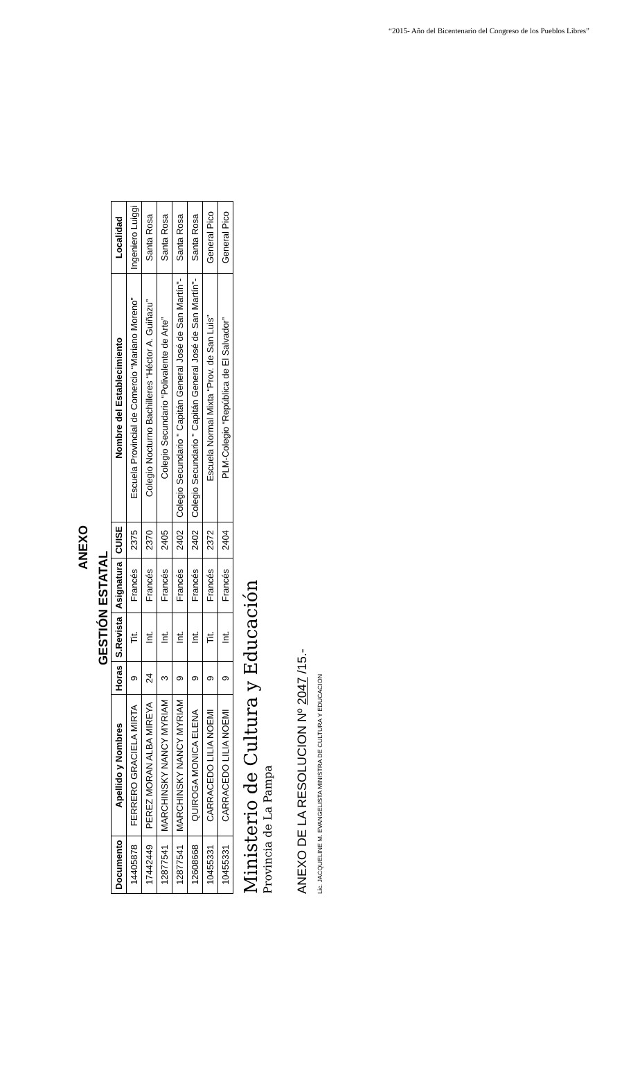“2015- Año del Bicentenario del Congreso de los Pueblos Libres”
ANEXO
GESTIÓN ESTATAL
| Documento | Apellido y Nombres | Horas | S.Revista | Asignatura | CUISE | Nombre del Establecimiento | Localidad |
| --- | --- | --- | --- | --- | --- | --- | --- |
| 14405878 | FERRERO GRACIELA MIRTA | 9 | Tit. | Francés | 2375 | Escuela Provincial de Comercio “Mariano Moreno” | Ingeniero Luiggi |
| 17442449 | PEREZ MORAN ALBA MIREYA | 24 | Int. | Francés | 2370 | Colegio Nocturno Bachilleres “Héctor A. Guiñazu” | Santa Rosa |
| 12877541 | MARCHINSKY NANCY MYRIAM | 3 | Int. | Francés | 2405 | Colegio Secundario “Polivalente de Arte” | Santa Rosa |
| 12877541 | MARCHINSKY NANCY MYRIAM | 9 | Int. | Francés | 2402 | Colegio Secundario " Capitán General José de San Martín"- | Santa Rosa |
| 12608668 | QUIROGA MONICA ELENA | 9 | Int. | Francés | 2402 | Colegio Secundario " Capitán General José de San Martín"- | Santa Rosa |
| 10455331 | CARRACEDO LILIA NOEMI | 9 | Tit. | Francés | 2372 | Escuela Normal Mixta “Prov. de San Luis” | General Pico |
| 10455331 | CARRACEDO LILIA NOEMI | 9 | Int. | Francés | 2404 | PLM-Colegio “República de El Salvador” | General Pico |
Ministerio de Cultura y Educación
Provincia de La Pampa
ANEXO DE LA RESOLUCION Nº 2047 /15.-
Lic. JACQUELINE M. EVANGELISTA MINISTRA DE CULTURA Y EDUCACION